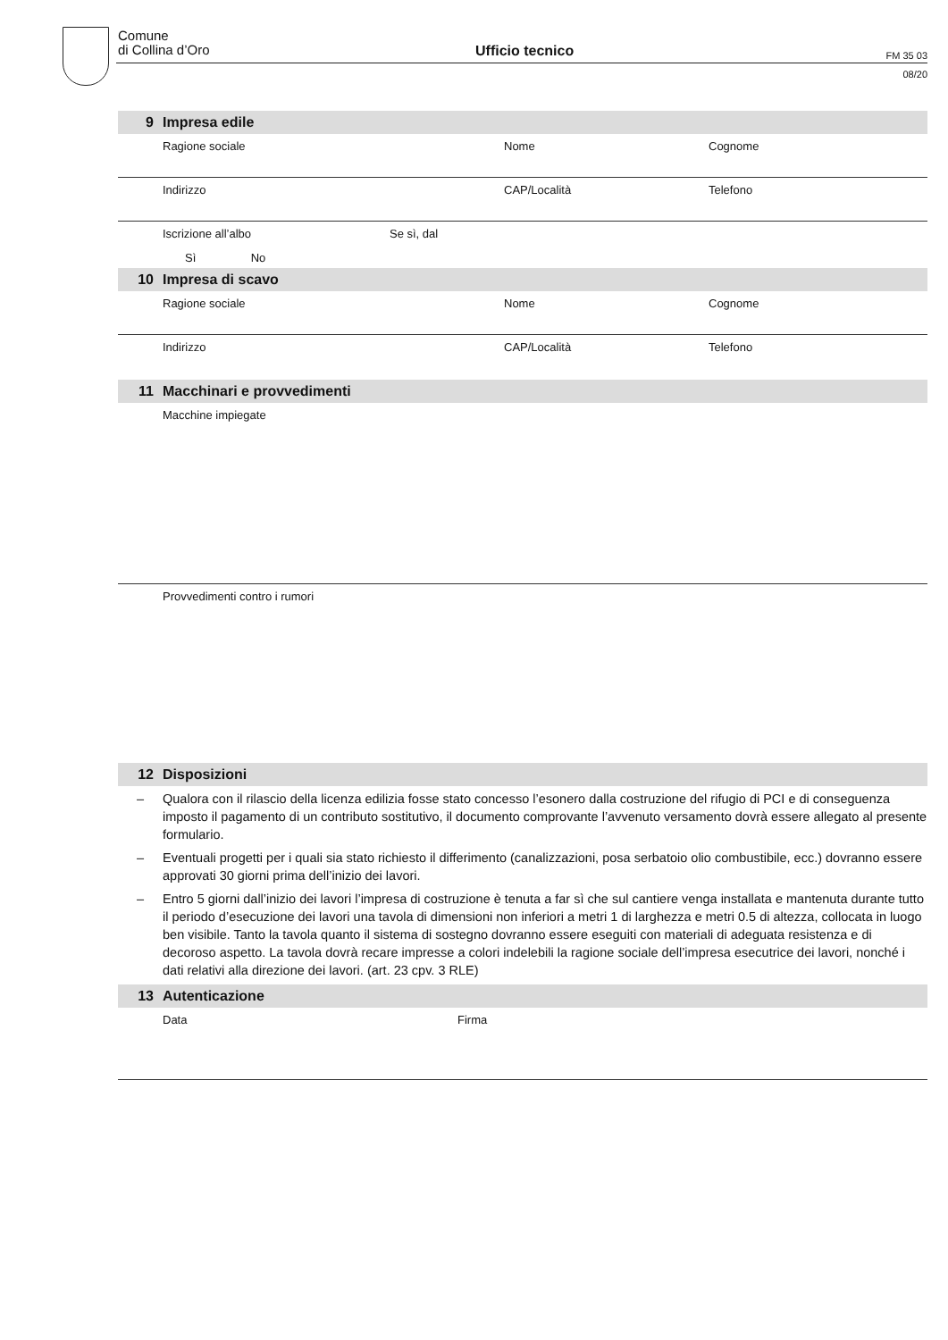Comune
di Collina d’Oro
Ufficio tecnico
FM 35 03
08/20
9 Impresa edile
Ragione sociale Nome Cognome
Indirizzo CAP/Località Telefono
Iscrizione all’albo Se sì, dal
Sì No
10 Impresa di scavo
Ragione sociale Nome Cognome
Indirizzo CAP/Località Telefono
11 Macchinari e provvedimenti
Macchine impiegate
Provvedimenti contro i rumori
12 Disposizioni
– Qualora con il rilascio della licenza edilizia fosse stato concesso l’esonero dalla costruzione del rifugio di PCI e di conseguenza imposto il pagamento di un contributo sostitutivo, il documento comprovante l’avvenuto versamento dovrà essere allegato al presente formulario.
– Eventuali progetti per i quali sia stato richiesto il differimento (canalizzazioni, posa serbatoio olio combustibile, ecc.) dovranno essere approvati 30 giorni prima dell’inizio dei lavori.
– Entro 5 giorni dall’inizio dei lavori l’impresa di costruzione è tenuta a far sì che sul cantiere venga installata e mantenuta durante tutto il periodo d’esecuzione dei lavori una tavola di dimensioni non inferiori a metri 1 di larghezza e metri 0.5 di altezza, collocata in luogo ben visibile. Tanto la tavola quanto il sistema di sostegno dovranno essere eseguiti con materiali di adeguata resistenza e di decoroso aspetto. La tavola dovrà recare impresse a colori indelebili la ragione sociale dell’impresa esecutrice dei lavori, nonché i dati relativi alla direzione dei lavori. (art. 23 cpv. 3 RLE)
13 Autenticazione
Data Firma